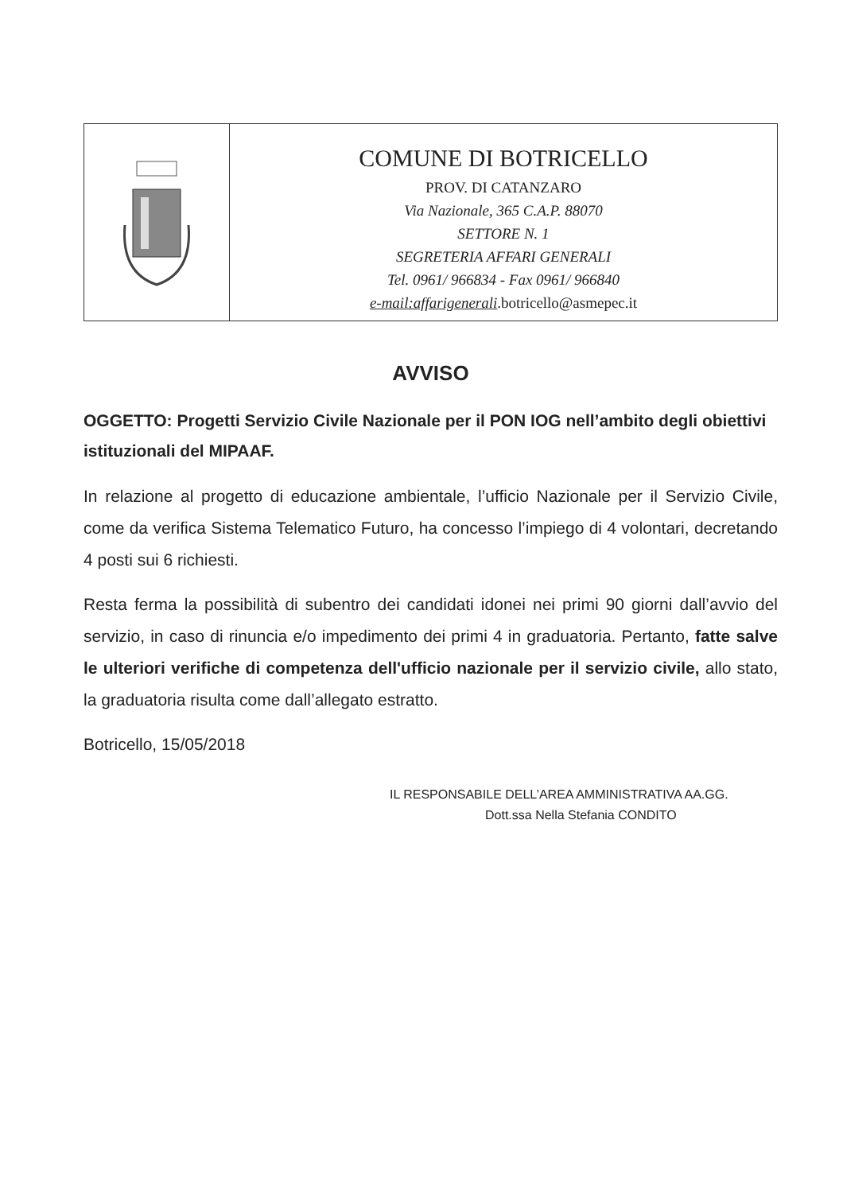| | COMUNE DI BOTRICELLO PROV. DI CATANZARO Via Nazionale, 365 C.A.P. 88070 SETTORE N. 1 SEGRETERIA AFFARI GENERALI Tel. 0961/ 966834 - Fax 0961/ 966840 e-mail:affarigenerali .botricello@asmepec.it |
AVVISO
OGGETTO: Progetti Servizio Civile Nazionale per il PON IOG nell’ambito degli obiettivi istituzionali del MIPAAF.
In relazione al progetto di educazione ambientale, l’ufficio Nazionale per il Servizio Civile, come da verifica Sistema Telematico Futuro, ha concesso l’impiego di 4 volontari, decretando 4 posti sui 6 richiesti.
Resta ferma la possibilità di subentro dei candidati idonei nei primi 90 giorni dall’avvio del servizio, in caso di rinuncia e/o impedimento dei primi 4 in graduatoria. Pertanto, fatte salve le ulteriori verifiche di competenza dell'ufficio nazionale per il servizio civile, allo stato, la graduatoria risulta come dall’allegato estratto.
Botricello, 15/05/2018
IL RESPONSABILE DELL’AREA AMMINISTRATIVA AA.GG.
Dott.ssa Nella Stefania CONDITO